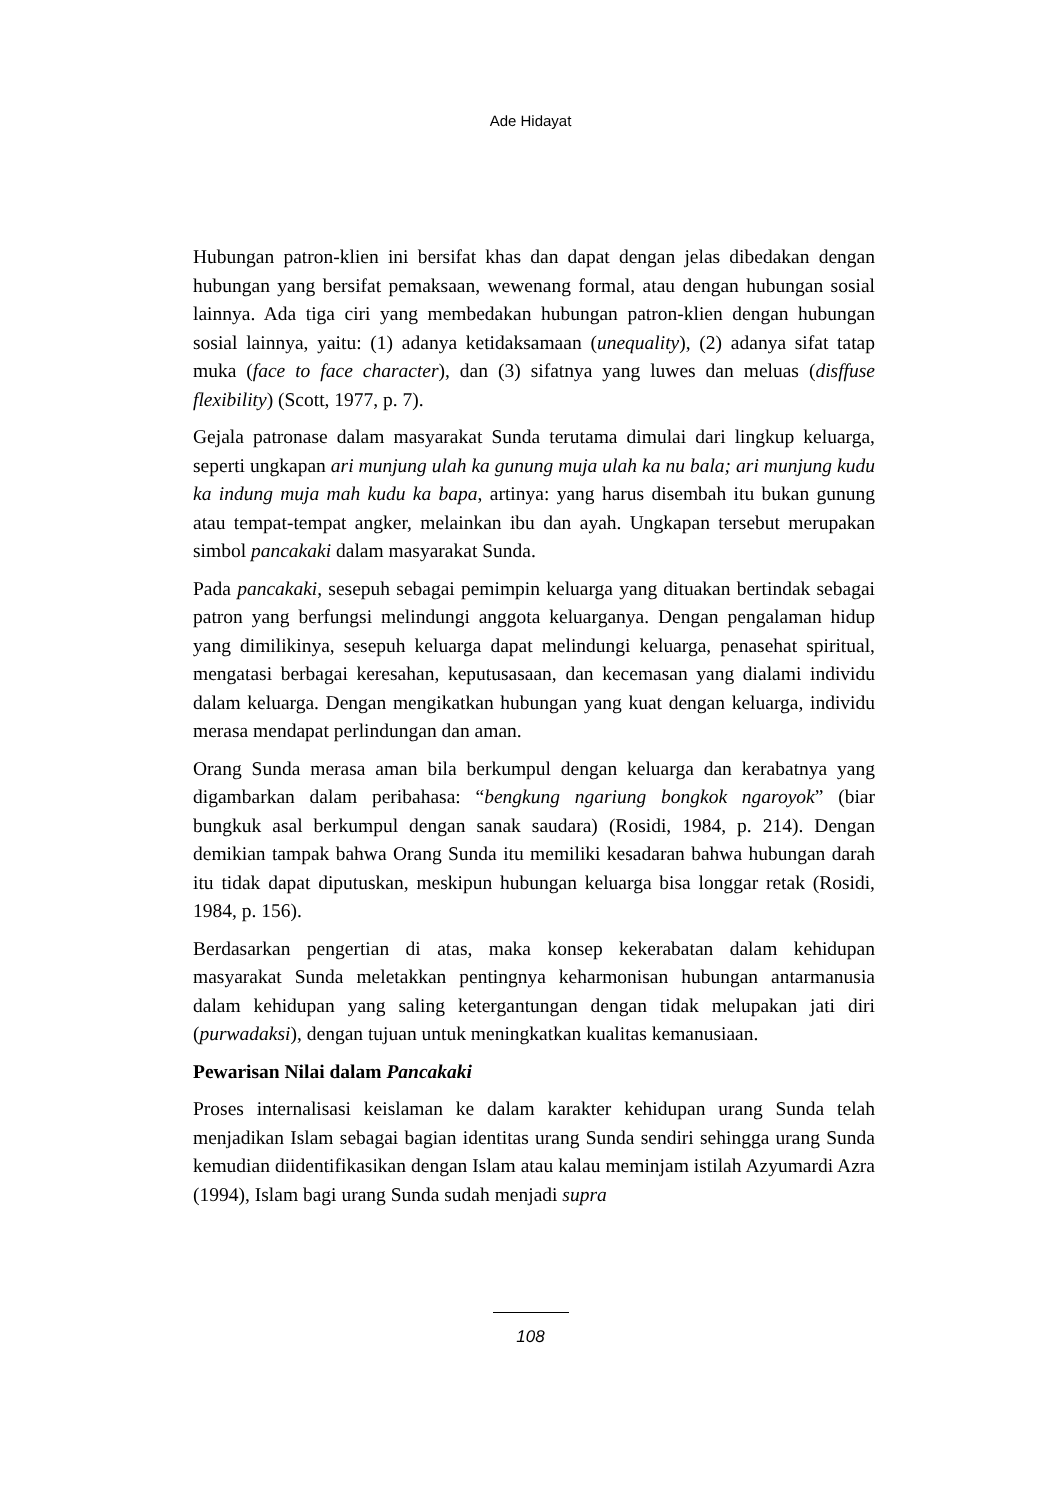Ade Hidayat
Hubungan patron-klien ini bersifat khas dan dapat dengan jelas dibedakan dengan hubungan yang bersifat pemaksaan, wewenang formal, atau dengan hubungan sosial lainnya. Ada tiga ciri yang membedakan hubungan patron-klien dengan hubungan sosial lainnya, yaitu: (1) adanya ketidaksamaan (unequality), (2) adanya sifat tatap muka (face to face character), dan (3) sifatnya yang luwes dan meluas (disffuse flexibility) (Scott, 1977, p. 7).
Gejala patronase dalam masyarakat Sunda terutama dimulai dari lingkup keluarga, seperti ungkapan ari munjung ulah ka gunung muja ulah ka nu bala; ari munjung kudu ka indung muja mah kudu ka bapa, artinya: yang harus disembah itu bukan gunung atau tempat-tempat angker, melainkan ibu dan ayah. Ungkapan tersebut merupakan simbol pancakaki dalam masyarakat Sunda.
Pada pancakaki, sesepuh sebagai pemimpin keluarga yang dituakan bertindak sebagai patron yang berfungsi melindungi anggota keluarganya. Dengan pengalaman hidup yang dimilikinya, sesepuh keluarga dapat melindungi keluarga, penasehat spiritual, mengatasi berbagai keresahan, keputusasaan, dan kecemasan yang dialami individu dalam keluarga. Dengan mengikatkan hubungan yang kuat dengan keluarga, individu merasa mendapat perlindungan dan aman.
Orang Sunda merasa aman bila berkumpul dengan keluarga dan kerabatnya yang digambarkan dalam peribahasa: “bengkung ngariung bongkok ngaroyok” (biar bungkuk asal berkumpul dengan sanak saudara) (Rosidi, 1984, p. 214). Dengan demikian tampak bahwa Orang Sunda itu memiliki kesadaran bahwa hubungan darah itu tidak dapat diputuskan, meskipun hubungan keluarga bisa longgar retak (Rosidi, 1984, p. 156).
Berdasarkan pengertian di atas, maka konsep kekerabatan dalam kehidupan masyarakat Sunda meletakkan pentingnya keharmonisan hubungan antarmanusia dalam kehidupan yang saling ketergantungan dengan tidak melupakan jati diri (purwadaksi), dengan tujuan untuk meningkatkan kualitas kemanusiaan.
Pewarisan Nilai dalam Pancakaki
Proses internalisasi keislaman ke dalam karakter kehidupan urang Sunda telah menjadikan Islam sebagai bagian identitas urang Sunda sendiri sehingga urang Sunda kemudian diidentifikasikan dengan Islam atau kalau meminjam istilah Azyumardi Azra (1994), Islam bagi urang Sunda sudah menjadi supra
108